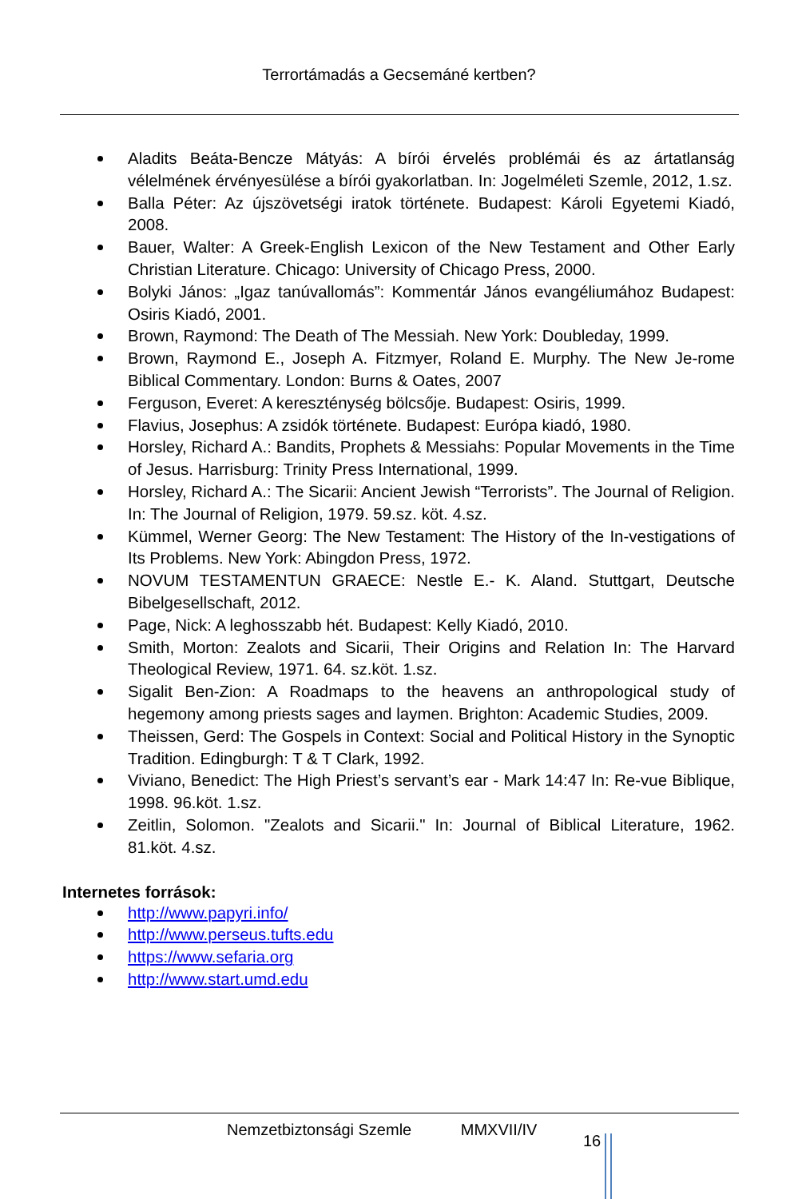Terrortámadás a Gecsemáné kertben?
Aladits Beáta-Bencze Mátyás: A bírói érvelés problémái és az ártatlanság vélelmének érvényesülése a bírói gyakorlatban. In: Jogelméleti Szemle, 2012, 1.sz.
Balla Péter: Az újszövetségi iratok története. Budapest: Károli Egyetemi Kiadó, 2008.
Bauer, Walter: A Greek-English Lexicon of the New Testament and Other Early Christian Literature. Chicago: University of Chicago Press, 2000.
Bolyki János: „Igaz tanúvallomás”: Kommentár János evangéliumához Budapest: Osiris Kiadó, 2001.
Brown, Raymond: The Death of The Messiah. New York: Doubleday, 1999.
Brown, Raymond E., Joseph A. Fitzmyer, Roland E. Murphy. The New Je-rome Biblical Commentary. London: Burns & Oates, 2007
Ferguson, Everet: A kereszténység bölcsője. Budapest: Osiris, 1999.
Flavius, Josephus: A zsidók története. Budapest: Európa kiadó, 1980.
Horsley, Richard A.: Bandits, Prophets & Messiahs: Popular Movements in the Time of Jesus. Harrisburg: Trinity Press International, 1999.
Horsley, Richard A.: The Sicarii: Ancient Jewish “Terrorists”. The Journal of Religion. In: The Journal of Religion, 1979. 59.sz. köt. 4.sz.
Kümmel, Werner Georg: The New Testament: The History of the In-vestigations of Its Problems. New York: Abingdon Press, 1972.
NOVUM TESTAMENTUN GRAECE: Nestle E.- K. Aland. Stuttgart, Deutsche Bibelgesellschaft, 2012.
Page, Nick: A leghosszabb hét. Budapest: Kelly Kiadó, 2010.
Smith, Morton: Zealots and Sicarii, Their Origins and Relation In: The Harvard Theological Review, 1971. 64. sz.köt. 1.sz.
Sigalit Ben-Zion: A Roadmaps to the heavens an anthropological study of hegemony among priests sages and laymen. Brighton: Academic Studies, 2009.
Theissen, Gerd: The Gospels in Context: Social and Political History in the Synoptic Tradition. Edingburgh: T & T Clark, 1992.
Viviano, Benedict: The High Priest’s servant’s ear - Mark 14:47 In: Re-vue Biblique, 1998. 96.köt. 1.sz.
Zeitlin, Solomon. "Zealots and Sicarii." In: Journal of Biblical Literature, 1962. 81.köt. 4.sz.
Internetes források:
http://www.papyri.info/
http://www.perseus.tufts.edu
https://www.sefaria.org
http://www.start.umd.edu
Nemzetbiztonsági Szemle MMXVII/IV 16